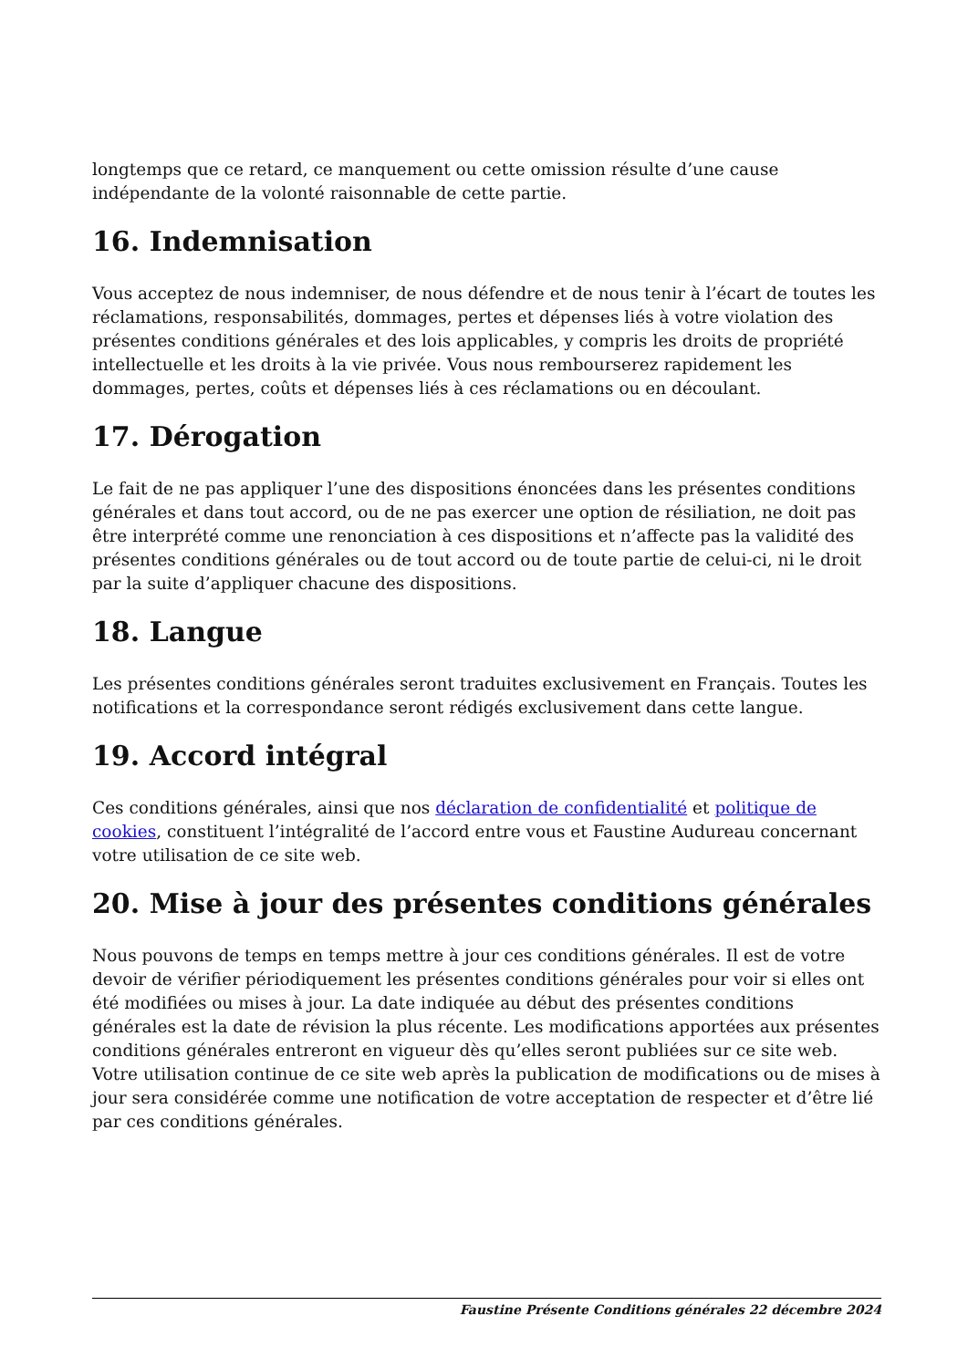longtemps que ce retard, ce manquement ou cette omission résulte d’une cause indépendante de la volonté raisonnable de cette partie.
16. Indemnisation
Vous acceptez de nous indemniser, de nous défendre et de nous tenir à l’écart de toutes les réclamations, responsabilités, dommages, pertes et dépenses liés à votre violation des présentes conditions générales et des lois applicables, y compris les droits de propriété intellectuelle et les droits à la vie privée. Vous nous rembourserez rapidement les dommages, pertes, coûts et dépenses liés à ces réclamations ou en découlant.
17. Dérogation
Le fait de ne pas appliquer l’une des dispositions énoncées dans les présentes conditions générales et dans tout accord, ou de ne pas exercer une option de résiliation, ne doit pas être interprété comme une renonciation à ces dispositions et n’affecte pas la validité des présentes conditions générales ou de tout accord ou de toute partie de celui-ci, ni le droit par la suite d’appliquer chacune des dispositions.
18. Langue
Les présentes conditions générales seront traduites exclusivement en Français. Toutes les notifications et la correspondance seront rédigés exclusivement dans cette langue.
19. Accord intégral
Ces conditions générales, ainsi que nos déclaration de confidentialité et politique de cookies, constituent l’intégralité de l’accord entre vous et Faustine Audureau concernant votre utilisation de ce site web.
20. Mise à jour des présentes conditions générales
Nous pouvons de temps en temps mettre à jour ces conditions générales. Il est de votre devoir de vérifier périodiquement les présentes conditions générales pour voir si elles ont été modifiées ou mises à jour. La date indiquée au début des présentes conditions générales est la date de révision la plus récente. Les modifications apportées aux présentes conditions générales entreront en vigueur dès qu’elles seront publiées sur ce site web. Votre utilisation continue de ce site web après la publication de modifications ou de mises à jour sera considérée comme une notification de votre acceptation de respecter et d’être lié par ces conditions générales.
Faustine Présente Conditions générales 22 décembre 2024